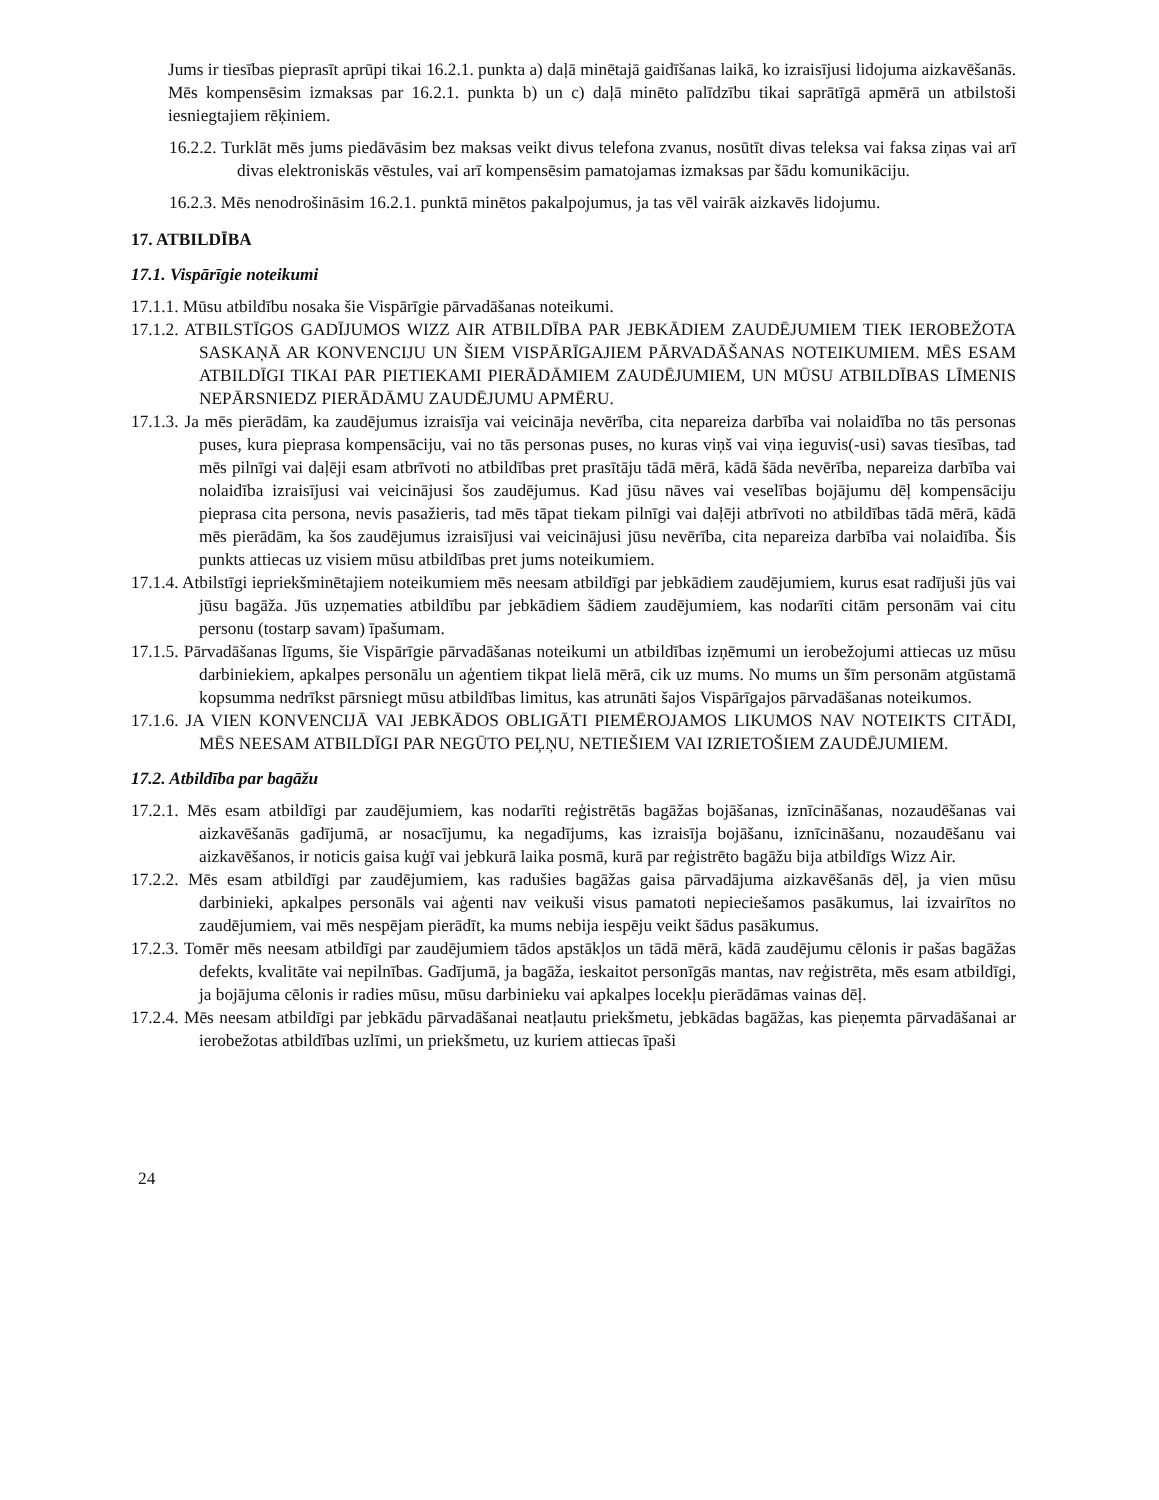Jums ir tiesības pieprasīt aprūpi tikai 16.2.1. punkta a) daļā minētajā gaidīšanas laikā, ko izraisījusi lidojuma aizkavēšanās.
Mēs kompensēsim izmaksas par 16.2.1. punkta b) un c) daļā minēto palīdzību tikai saprātīgā apmērā un atbilstoši iesniegtajiem rēķiniem.
16.2.2. Turklāt mēs jums piedāvāsim bez maksas veikt divus telefona zvanus, nosūtīt divas teleksa vai faksa ziņas vai arī divas elektroniskās vēstules, vai arī kompensēsim pamatojamas izmaksas par šādu komunikāciju.
16.2.3. Mēs nenodrošināsim 16.2.1. punktā minētos pakalpojumus, ja tas vēl vairāk aizkavēs lidojumu.
17. ATBILDĪBA
17.1. Vispārīgie noteikumi
17.1.1. Mūsu atbildību nosaka šie Vispārīgie pārvadāšanas noteikumi.
17.1.2. ATBILSTĪGOS GADĪJUMOS WIZZ AIR ATBILDĪBA PAR JEBKĀDIEM ZAUDĒJUMIEM TIEK IEROBEŽOTA SASKAŅĀ AR KONVENCIJU UN ŠIEM VISPĀRĪGAJIEM PĀRVADĀŠANAS NOTEIKUMIEM. MĒS ESAM ATBILDĪGI TIKAI PAR PIETIEKAMI PIERĀDĀMIEM ZAUDĒJUMIEM, UN MŪSU ATBILDĪBAS LĪMENIS NEPĀRSNIEDZ PIERĀDĀMU ZAUDĒJUMU APMĒRU.
17.1.3. Ja mēs pierādām, ka zaudējumus izraisīja vai veicināja nevērība, cita nepareiza darbība vai nolaidība no tās personas puses, kura pieprasa kompensāciju, vai no tās personas puses, no kuras viņš vai viņa ieguvis(-usi) savas tiesības, tad mēs pilnīgi vai daļēji esam atbrīvoti no atbildības pret prasītāju tādā mērā, kādā šāda nevērība, nepareiza darbība vai nolaidība izraisījusi vai veicinājusi šos zaudējumus. Kad jūsu nāves vai veselības bojājumu dēļ kompensāciju pieprasa cita persona, nevis pasažieris, tad mēs tāpat tiekam pilnīgi vai daļēji atbrīvoti no atbildības tādā mērā, kādā mēs pierādām, ka šos zaudējumus izraisījusi vai veicinājusi jūsu nevērība, cita nepareiza darbība vai nolaidība. Šis punkts attiecas uz visiem mūsu atbildības pret jums noteikumiem.
17.1.4. Atbilstīgi iepriekšminētajiem noteikumiem mēs neesam atbildīgi par jebkādiem zaudējumiem, kurus esat radījuši jūs vai jūsu bagāža. Jūs uzņematies atbildību par jebkādiem šādiem zaudējumiem, kas nodarīti citām personām vai citu personu (tostarp savam) īpašumam.
17.1.5. Pārvadāšanas līgums, šie Vispārīgie pārvadāšanas noteikumi un atbildības izņēmumi un ierobežojumi attiecas uz mūsu darbiniekiem, apkalpes personālu un aģentiem tikpat lielā mērā, cik uz mums. No mums un šīm personām atgūstamā kopsumma nedrīkst pārsniegt mūsu atbildības limitus, kas atrunāti šajos Vispārīgajos pārvadāšanas noteikumos.
17.1.6. JA VIEN KONVENCIJĀ VAI JEBKĀDOS OBLIGĀTI PIEMĒROJAMOS LIKUMOS NAV NOTEIKTS CITĀDI, MĒS NEESAM ATBILDĪGI PAR NEGŪTO PEĻŅU, NETIEŠIEM VAI IZRIETOŠIEM ZAUDĒJUMIEM.
17.2. Atbildība par bagāžu
17.2.1. Mēs esam atbildīgi par zaudējumiem, kas nodarīti reģistrētās bagāžas bojāšanas, iznīcināšanas, nozaudēšanas vai aizkavēšanās gadījumā, ar nosacījumu, ka negadījums, kas izraisīja bojāšanu, iznīcināšanu, nozaudēšanu vai aizkavēšanos, ir noticis gaisa kuģī vai jebkurā laika posmā, kurā par reģistrēto bagāžu bija atbildīgs Wizz Air.
17.2.2. Mēs esam atbildīgi par zaudējumiem, kas radušies bagāžas gaisa pārvadājuma aizkavēšanās dēļ, ja vien mūsu darbinieki, apkalpes personāls vai aģenti nav veikuši visus pamatoti nepieciešamos pasākumus, lai izvairītos no zaudējumiem, vai mēs nespējam pierādīt, ka mums nebija iespēju veikt šādus pasākumus.
17.2.3. Tomēr mēs neesam atbildīgi par zaudējumiem tādos apstākļos un tādā mērā, kādā zaudējumu cēlonis ir pašas bagāžas defekts, kvalitāte vai nepilnības. Gadījumā, ja bagāža, ieskaitot personīgās mantas, nav reģistrēta, mēs esam atbildīgi, ja bojājuma cēlonis ir radies mūsu, mūsu darbinieku vai apkalpes locekļu pierādāmas vainas dēļ.
17.2.4. Mēs neesam atbildīgi par jebkādu pārvadāšanai neatļautu priekšmetu, jebkādas bagāžas, kas pieņemta pārvadāšanai ar ierobežotas atbildības uzlīmi, un priekšmetu, uz kuriem attiecas īpaši
24